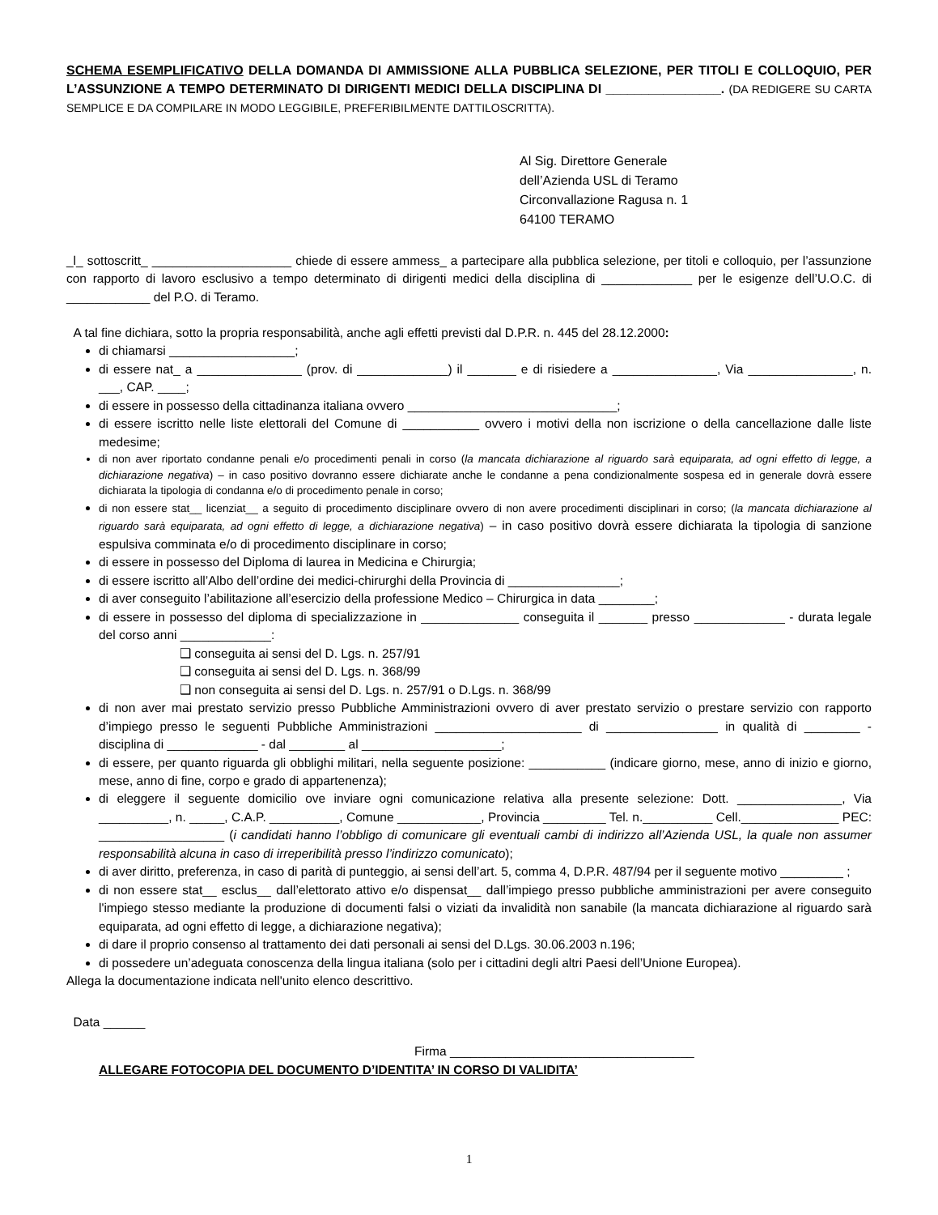SCHEMA ESEMPLIFICATIVO DELLA DOMANDA DI AMMISSIONE ALLA PUBBLICA SELEZIONE, PER TITOLI E COLLOQUIO, PER L’ASSUNZIONE A TEMPO DETERMINATO DI DIRIGENTI MEDICI DELLA DISCIPLINA DI ________________. (DA REDIGERE SU CARTA SEMPLICE E DA COMPILARE IN MODO LEGGIBILE, PREFERIBILMENTE DATTILOSCRITTA).
Al Sig. Direttore Generale
dell’Azienda USL di Teramo
Circonvallazione Ragusa n. 1
64100 TERAMO
_l_ sottoscritt_ ____________________ chiede di essere ammess_ a partecipare alla pubblica selezione, per titoli e colloquio, per l’assunzione con rapporto di lavoro esclusivo a tempo determinato di dirigenti medici della disciplina di _____________ per le esigenze dell’U.O.C. di ____________ del P.O. di Teramo.
A tal fine dichiara, sotto la propria responsabilità, anche agli effetti previsti dal D.P.R. n. 445 del 28.12.2000:
di chiamarsi __________________;
di essere nat_ a _______________ (prov. di _____________) il _______ e di risiedere a _______________, Via _______________, n. ___, CAP. ____;
di essere in possesso della cittadinanza italiana ovvero ______________________________;
di essere iscritto nelle liste elettorali del Comune di ___________ ovvero i motivi della non iscrizione o della cancellazione dalle liste medesime;
di non aver riportato condanne penali e/o procedimenti penali in corso (la mancata dichiarazione al riguardo sarà equiparata, ad ogni effetto di legge, a dichiarazione negativa) – in caso positivo dovranno essere dichiarate anche le condanne a pena condizionalmente sospesa ed in generale dovrà essere dichiarata la tipologia di condanna e/o di procedimento penale in corso;
di non essere stat__ licenziat__ a seguito di procedimento disciplinare ovvero di non avere procedimenti disciplinari in corso; (la mancata dichiarazione al riguardo sarà equiparata, ad ogni effetto di legge, a dichiarazione negativa) – in caso positivo dovrà essere dichiarata la tipologia di sanzione espulsiva comminata e/o di procedimento disciplinare in corso;
di essere in possesso del Diploma di laurea in Medicina e Chirurgia;
di essere iscritto all’Albo dell’ordine dei medici-chirurghi della Provincia di ________________;
di aver conseguito l’abilitazione all’esercizio della professione Medico – Chirurgica in data ________;
di essere in possesso del diploma di specializzazione in ______________ conseguita il _______ presso _____________ - durata legale del corso anni _____________:
❑ conseguita ai sensi del D. Lgs. n. 257/91
❑ conseguita ai sensi del D. Lgs. n. 368/99
❑ non conseguita ai sensi del D. Lgs. n. 257/91 o D.Lgs. n. 368/99
di non aver mai prestato servizio presso Pubbliche Amministrazioni ovvero di aver prestato servizio o prestare servizio con rapporto d’impiego presso le seguenti Pubbliche Amministrazioni _____________________ di ________________ in qualità di ________ - disciplina di _____________ - dal ________ al ____________________;
di essere, per quanto riguarda gli obblighi militari, nella seguente posizione: ___________ (indicare giorno, mese, anno di inizio e giorno, mese, anno di fine, corpo e grado di appartenenza);
di eleggere il seguente domicilio ove inviare ogni comunicazione relativa alla presente selezione: Dott. _______________, Via __________, n. _____, C.A.P. __________, Comune ____________, Provincia _________ Tel. n.__________ Cell.______________ PEC: __________________ (i candidati hanno l’obbligo di comunicare gli eventuali cambi di indirizzo all’Azienda USL, la quale non assumer responsabilità alcuna in caso di irreperibilità presso l’indirizzo comunicato);
di aver diritto, preferenza, in caso di parità di punteggio, ai sensi dell’art. 5, comma 4, D.P.R. 487/94 per il seguente motivo _________ ;
di non essere stat__ esclus__ dall’elettorato attivo e/o dispensat__ dall’impiego presso pubbliche amministrazioni per avere conseguito l'impiego stesso mediante la produzione di documenti falsi o viziati da invalidità non sanabile (la mancata dichiarazione al riguardo sarà equiparata, ad ogni effetto di legge, a dichiarazione negativa);
di dare il proprio consenso al trattamento dei dati personali ai sensi del D.Lgs. 30.06.2003 n.196;
di possedere un’adeguata conoscenza della lingua italiana (solo per i cittadini degli altri Paesi dell’Unione Europea).
Allega la documentazione indicata nell'unito elenco descrittivo.
Data ______
Firma ___________________________________
ALLEGARE FOTOCOPIA DEL DOCUMENTO D’IDENTITA’ IN CORSO DI VALIDITA’
1